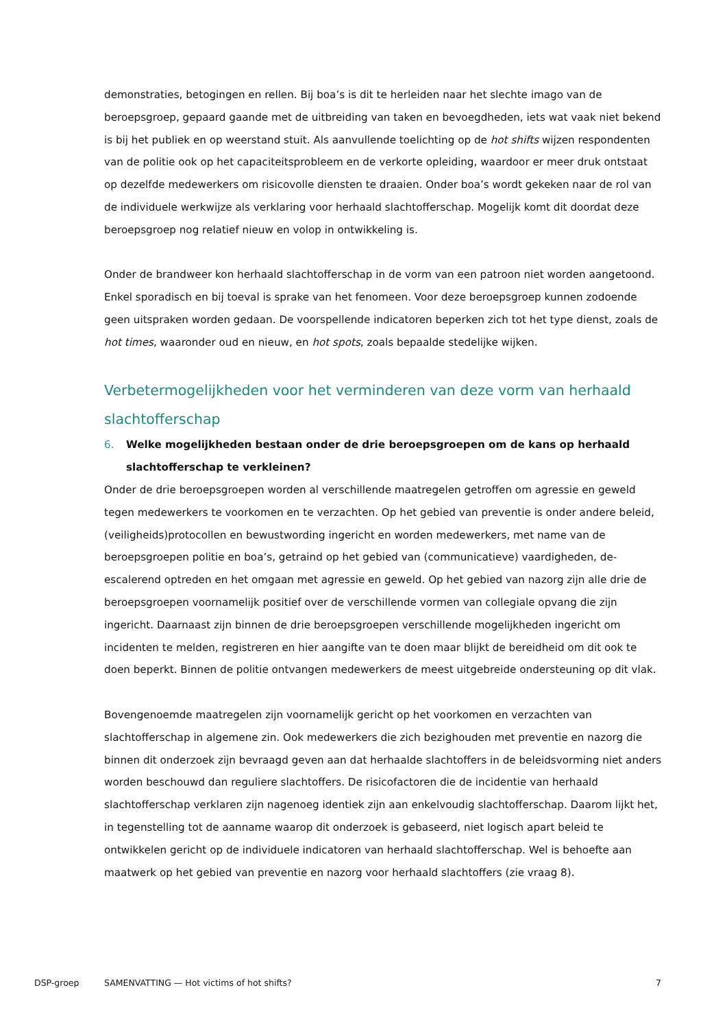demonstraties, betogingen en rellen. Bij boa’s is dit te herleiden naar het slechte imago van de beroepsgroep, gepaard gaande met de uitbreiding van taken en bevoegdheden, iets wat vaak niet bekend is bij het publiek en op weerstand stuit. Als aanvullende toelichting op de hot shifts wijzen respondenten van de politie ook op het capaciteitsprobleem en de verkorte opleiding, waardoor er meer druk ontstaat op dezelfde medewerkers om risicovolle diensten te draaien. Onder boa’s wordt gekeken naar de rol van de individuele werkwijze als verklaring voor herhaald slachtofferschap. Mogelijk komt dit doordat deze beroepsgroep nog relatief nieuw en volop in ontwikkeling is.
Onder de brandweer kon herhaald slachtofferschap in de vorm van een patroon niet worden aangetoond. Enkel sporadisch en bij toeval is sprake van het fenomeen. Voor deze beroepsgroep kunnen zodoende geen uitspraken worden gedaan. De voorspellende indicatoren beperken zich tot het type dienst, zoals de hot times, waaronder oud en nieuw, en hot spots, zoals bepaalde stedelijke wijken.
Verbetermogelijkheden voor het verminderen van deze vorm van herhaald slachtofferschap
6. Welke mogelijkheden bestaan onder de drie beroepsgroepen om de kans op herhaald slachtofferschap te verkleinen?
Onder de drie beroepsgroepen worden al verschillende maatregelen getroffen om agressie en geweld tegen medewerkers te voorkomen en te verzachten. Op het gebied van preventie is onder andere beleid, (veiligheids)protocollen en bewustwording ingericht en worden medewerkers, met name van de beroepsgroepen politie en boa’s, getraind op het gebied van (communicatieve) vaardigheden, de-escalerend optreden en het omgaan met agressie en geweld. Op het gebied van nazorg zijn alle drie de beroepsgroepen voornamelijk positief over de verschillende vormen van collegiale opvang die zijn ingericht. Daarnaast zijn binnen de drie beroepsgroepen verschillende mogelijkheden ingericht om incidenten te melden, registreren en hier aangifte van te doen maar blijkt de bereidheid om dit ook te doen beperkt. Binnen de politie ontvangen medewerkers de meest uitgebreide ondersteuning op dit vlak.
Bovengenoemde maatregelen zijn voornamelijk gericht op het voorkomen en verzachten van slachtofferschap in algemene zin. Ook medewerkers die zich bezighouden met preventie en nazorg die binnen dit onderzoek zijn bevraagd geven aan dat herhaalde slachtoffers in de beleidsvorming niet anders worden beschouwd dan reguliere slachtoffers. De risicofactoren die de incidentie van herhaald slachtofferschap verklaren zijn nagenoeg identiek zijn aan enkelvoudig slachtofferschap. Daarom lijkt het, in tegenstelling tot de aanname waarop dit onderzoek is gebaseerd, niet logisch apart beleid te ontwikkelen gericht op de individuele indicatoren van herhaald slachtofferschap. Wel is behoefte aan maatwerk op het gebied van preventie en nazorg voor herhaald slachtoffers (zie vraag 8).
DSP-groep SAMENVATTING — Hot victims of hot shifts? 7